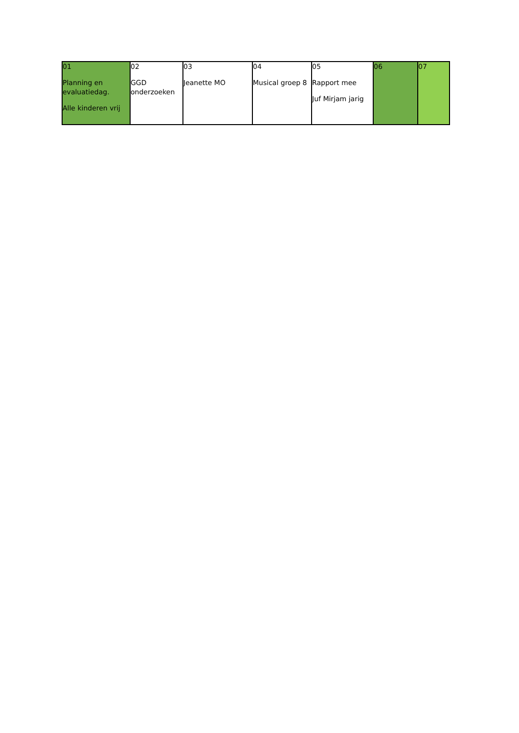| 01 Planning en evaluatiedag. Alle kinderen vrij | 02 GGD onderzoeken | 03 Jeanette MO | 04 Musical groep 8 | 05 Rapport mee Juf Mirjam jarig | 06 | 07 |